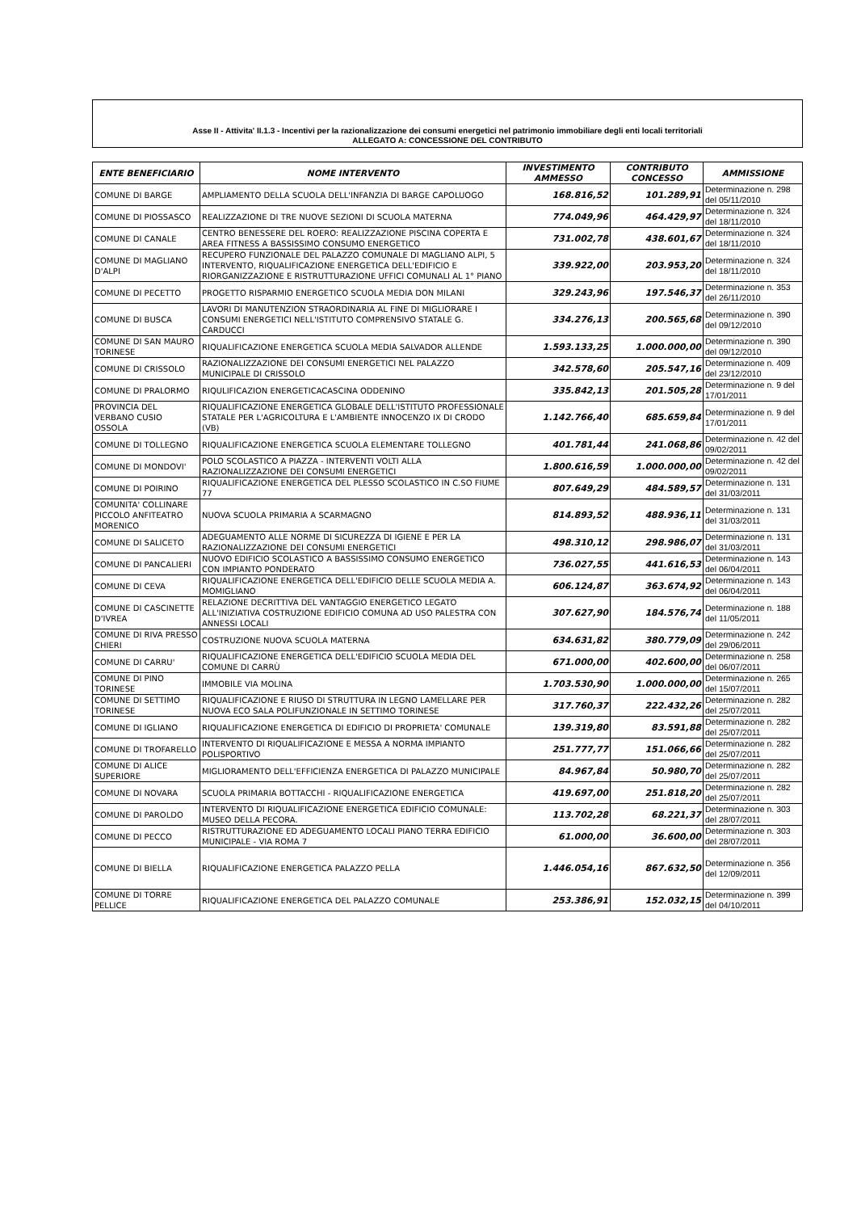Asse II - Attivita' II.1.3 - Incentivi per la razionalizzazione dei consumi energetici nel patrimonio immobiliare degli enti locali territoriali
ALLEGATO A: CONCESSIONE DEL CONTRIBUTO
| ENTE BENEFICIARIO | NOME INTERVENTO | INVESTIMENTO AMMESSO | CONTRIBUTO CONCESSO | AMMISSIONE |
| --- | --- | --- | --- | --- |
| COMUNE DI BARGE | AMPLIAMENTO DELLA SCUOLA DELL'INFANZIA DI BARGE CAPOLUOGO | 168.816,52 | 101.289,91 | Determinazione n. 298 del 05/11/2010 |
| COMUNE DI PIOSSASCO | REALIZZAZIONE DI TRE NUOVE SEZIONI DI SCUOLA MATERNA | 774.049,96 | 464.429,97 | Determinazione n. 324 del 18/11/2010 |
| COMUNE DI CANALE | CENTRO BENESSERE DEL ROERO: REALIZZAZIONE PISCINA COPERTA E AREA FITNESS A BASSISSIMO CONSUMO ENERGETICO | 731.002,78 | 438.601,67 | Determinazione n. 324 del 18/11/2010 |
| COMUNE DI MAGLIANO D'ALPI | RECUPERO FUNZIONALE DEL PALAZZO COMUNALE DI MAGLIANO ALPI, 5 INTERVENTO, RIQUALIFICAZIONE ENERGETICA DELL'EDIFICIO E RIORGANIZZAZIONE E RISTRUTTURAZIONE UFFICI COMUNALI AL 1° PIANO | 339.922,00 | 203.953,20 | Determinazione n. 324 del 18/11/2010 |
| COMUNE DI PECETTO | PROGETTO RISPARMIO ENERGETICO SCUOLA MEDIA DON MILANI | 329.243,96 | 197.546,37 | Determinazione n. 353 del 26/11/2010 |
| COMUNE DI BUSCA | LAVORI DI MANUTENZION STRAORDINARIA AL FINE DI MIGLIORARE I CONSUMI ENERGETICI NELL'ISTITUTO COMPRENSIVO STATALE G. CARDUCCI | 334.276,13 | 200.565,68 | Determinazione n. 390 del 09/12/2010 |
| COMUNE DI SAN MAURO TORINESE | RIQUALIFICAZIONE ENERGETICA SCUOLA MEDIA SALVADOR ALLENDE | 1.593.133,25 | 1.000.000,00 | Determinazione n. 390 del 09/12/2010 |
| COMUNE DI CRISSOLO | RAZIONALIZZAZIONE DEI CONSUMI ENERGETICI NEL PALAZZO MUNICIPALE DI CRISSOLO | 342.578,60 | 205.547,16 | Determinazione n. 409 del 23/12/2010 |
| COMUNE DI PRALORMO | RIQULIFICAZION ENERGETICACASCINA ODDENINO | 335.842,13 | 201.505,28 | Determinazione n. 9 del 17/01/2011 |
| PROVINCIA DEL VERBANO CUSIO OSSOLA | RIQUALIFICAZIONE ENERGETICA GLOBALE DELL'ISTITUTO PROFESSIONALE STATALE PER L'AGRICOLTURA E L'AMBIENTE INNOCENZO IX DI CRODO (VB) | 1.142.766,40 | 685.659,84 | Determinazione n. 9 del 17/01/2011 |
| COMUNE DI TOLLEGNO | RIQUALIFICAZIONE ENERGETICA SCUOLA ELEMENTARE TOLLEGNO | 401.781,44 | 241.068,86 | Determinazione n. 42 del 09/02/2011 |
| COMUNE DI MONDOVI' | POLO SCOLASTICO A PIAZZA - INTERVENTI VOLTI ALLA RAZIONALIZZAZIONE DEI CONSUMI ENERGETICI | 1.800.616,59 | 1.000.000,00 | Determinazione n. 42 del 09/02/2011 |
| COMUNE DI POIRINO | RIQUALIFICAZIONE ENERGETICA DEL PLESSO SCOLASTICO IN C.SO FIUME 77 | 807.649,29 | 484.589,57 | Determinazione n. 131 del 31/03/2011 |
| COMUNITA' COLLINARE PICCOLO ANFITEATRO MORENICO | NUOVA SCUOLA PRIMARIA A SCARMAGNO | 814.893,52 | 488.936,11 | Determinazione n. 131 del 31/03/2011 |
| COMUNE DI SALICETO | ADEGUAMENTO ALLE NORME DI SICUREZZA DI IGIENE E PER LA RAZIONALIZZAZIONE DEI CONSUMI ENERGETICI | 498.310,12 | 298.986,07 | Determinazione n. 131 del 31/03/2011 |
| COMUNE DI PANCALIERI | NUOVO EDIFICIO SCOLASTICO A BASSISSIMO CONSUMO ENERGETICO CON IMPIANTO PONDERATO | 736.027,55 | 441.616,53 | Determinazione n. 143 del 06/04/2011 |
| COMUNE DI CEVA | RIQUALIFICAZIONE ENERGETICA DELL'EDIFICIO DELLE SCUOLA MEDIA A. MOMIGLIANO | 606.124,87 | 363.674,92 | Determinazione n. 143 del 06/04/2011 |
| COMUNE DI CASCINETTE D'IVREA | RELAZIONE DECRITTIVA DEL VANTAGGIO ENERGETICO LEGATO ALL'INIZIATIVA COSTRUZIONE EDIFICIO COMUNA AD USO PALESTRA CON ANNESSI LOCALI | 307.627,90 | 184.576,74 | Determinazione n. 188 del 11/05/2011 |
| COMUNE DI RIVA PRESSO CHIERI | COSTRUZIONE NUOVA SCUOLA MATERNA | 634.631,82 | 380.779,09 | Determinazione n. 242 del 29/06/2011 |
| COMUNE DI CARRU' | RIQUALIFICAZIONE ENERGETICA DELL'EDIFICIO SCUOLA MEDIA DEL COMUNE DI CARRÙ | 671.000,00 | 402.600,00 | Determinazione n. 258 del 06/07/2011 |
| COMUNE DI PINO TORINESE | IMMOBILE VIA MOLINA | 1.703.530,90 | 1.000.000,00 | Determinazione n. 265 del 15/07/2011 |
| COMUNE DI SETTIMO TORINESE | RIQUALIFICAZIONE E RIUSO DI STRUTTURA IN LEGNO LAMELLARE PER NUOVA ECO SALA POLIFUNZIONALE IN SETTIMO TORINESE | 317.760,37 | 222.432,26 | Determinazione n. 282 del 25/07/2011 |
| COMUNE DI IGLIANO | RIQUALIFICAZIONE ENERGETICA DI EDIFICIO DI PROPRIETA' COMUNALE | 139.319,80 | 83.591,88 | Determinazione n. 282 del 25/07/2011 |
| COMUNE DI TROFARELLO | INTERVENTO DI RIQUALIFICAZIONE E MESSA A NORMA IMPIANTO POLISPORTIVO | 251.777,77 | 151.066,66 | Determinazione n. 282 del 25/07/2011 |
| COMUNE DI ALICE SUPERIORE | MIGLIORAMENTO DELL'EFFICIENZA ENERGETICA DI PALAZZO MUNICIPALE | 84.967,84 | 50.980,70 | Determinazione n. 282 del 25/07/2011 |
| COMUNE DI NOVARA | SCUOLA PRIMARIA BOTTACCHI - RIQUALIFICAZIONE ENERGETICA | 419.697,00 | 251.818,20 | Determinazione n. 282 del 25/07/2011 |
| COMUNE DI PAROLDO | INTERVENTO DI RIQUALIFICAZIONE ENERGETICA EDIFICIO COMUNALE: MUSEO DELLA PECORA. | 113.702,28 | 68.221,37 | Determinazione n. 303 del 28/07/2011 |
| COMUNE DI PECCO | RISTRUTTURAZIONE ED ADEGUAMENTO LOCALI PIANO TERRA EDIFICIO MUNICIPALE - VIA ROMA 7 | 61.000,00 | 36.600,00 | Determinazione n. 303 del 28/07/2011 |
| COMUNE DI BIELLA | RIQUALIFICAZIONE ENERGETICA PALAZZO PELLA | 1.446.054,16 | 867.632,50 | Determinazione n. 356 del 12/09/2011 |
| COMUNE DI TORRE PELLICE | RIQUALIFICAZIONE ENERGETICA DEL PALAZZO COMUNALE | 253.386,91 | 152.032,15 | Determinazione n. 399 del 04/10/2011 |